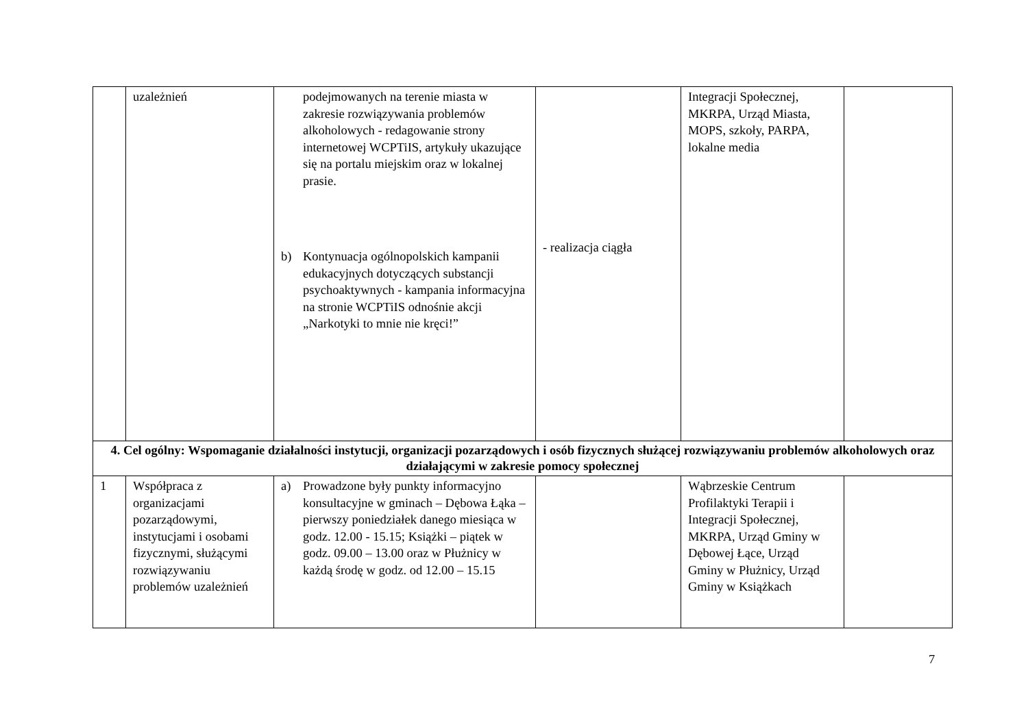| | uzależnień | podejmowanych na terenie miasta w zakresie rozwiązywania problemów alkoholowych - redagowanie strony internetowej WCPTiIS, artykuły ukazujące się na portalu miejskim oraz w lokalnej prasie. b) Kontynuacja ogólnopolskich kampanii edukacyjnych dotyczących substancji psychoaktywnych - kampania informacyjna na stronie WCPTiIS odnośnie akcji „Narkotyki to mnie nie kręci!” | - realizacja ciągła | Integracji Społecznej, MKRPA, Urząd Miasta, MOPS, szkoły, PARPA, lokalne media | |
| 4. Cel ogólny: Wspomaganie działalności instytucji, organizacji pozarządowych i osób fizycznych służącej rozwiązywaniu problemów alkoholowych oraz działającymi w zakresie pomocy społecznej | | | | | |
| 1 | Współpraca z organizacjami pozarządowymi, instytucjami i osobami fizycznymi, służącymi rozwiązywaniu problemów uzależnień | a) Prowadzone były punkty informacyjno konsultacyjne w gminach – Dębowa Łąka – pierwszy poniedziałek danego miesiąca w godz. 12.00 - 15.15; Książki – piątek w godz. 09.00 – 13.00 oraz w Płużnicy w każdą środę w godz. od 12.00 – 15.15 | | Wąbrzeskie Centrum Profilaktyki Terapii i Integracji Społecznej, MKRPA, Urząd Gminy w Dębowej Łące, Urząd Gminy w Płużnicy, Urząd Gminy w Książkach | |
7